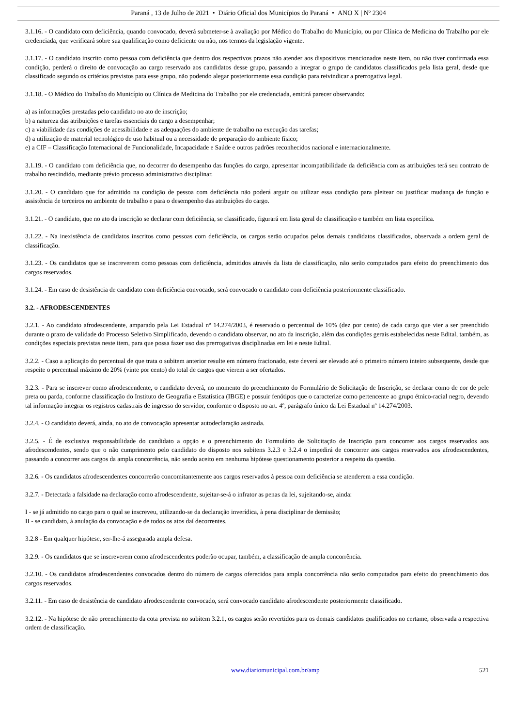Paraná , 13 de Julho de 2021 • Diário Oficial dos Municípios do Paraná • ANO X | Nº 2304
3.1.16. - O candidato com deficiência, quando convocado, deverá submeter-se à avaliação por Médico do Trabalho do Município, ou por Clínica de Medicina do Trabalho por ele credenciada, que verificará sobre sua qualificação como deficiente ou não, nos termos da legislação vigente.
3.1.17. - O candidato inscrito como pessoa com deficiência que dentro dos respectivos prazos não atender aos dispositivos mencionados neste item, ou não tiver confirmada essa condição, perderá o direito de convocação ao cargo reservado aos candidatos desse grupo, passando a integrar o grupo de candidatos classificados pela lista geral, desde que classificado segundo os critérios previstos para esse grupo, não podendo alegar posteriormente essa condição para reivindicar a prerrogativa legal.
3.1.18. - O Médico do Trabalho do Município ou Clínica de Medicina do Trabalho por ele credenciada, emitirá parecer observando:
a) as informações prestadas pelo candidato no ato de inscrição;
b) a natureza das atribuições e tarefas essenciais do cargo a desempenhar;
c) a viabilidade das condições de acessibilidade e as adequações do ambiente de trabalho na execução das tarefas;
d) a utilização de material tecnológico de uso habitual ou a necessidade de preparação do ambiente físico;
e) a CIF – Classificação Internacional de Funcionalidade, Incapacidade e Saúde e outros padrões reconhecidos nacional e internacionalmente.
3.1.19. - O candidato com deficiência que, no decorrer do desempenho das funções do cargo, apresentar incompatibilidade da deficiência com as atribuições terá seu contrato de trabalho rescindido, mediante prévio processo administrativo disciplinar.
3.1.20. - O candidato que for admitido na condição de pessoa com deficiência não poderá arguir ou utilizar essa condição para pleitear ou justificar mudança de função e assistência de terceiros no ambiente de trabalho e para o desempenho das atribuições do cargo.
3.1.21. - O candidato, que no ato da inscrição se declarar com deficiência, se classificado, figurará em lista geral de classificação e também em lista específica.
3.1.22. - Na inexistência de candidatos inscritos como pessoas com deficiência, os cargos serão ocupados pelos demais candidatos classificados, observada a ordem geral de classificação.
3.1.23. - Os candidatos que se inscreverem como pessoas com deficiência, admitidos através da lista de classificação, não serão computados para efeito do preenchimento dos cargos reservados.
3.1.24. - Em caso de desistência de candidato com deficiência convocado, será convocado o candidato com deficiência posteriormente classificado.
3.2. - AFRODESCENDENTES
3.2.1. - Ao candidato afrodescendente, amparado pela Lei Estadual nº 14.274/2003, é reservado o percentual de 10% (dez por cento) de cada cargo que vier a ser preenchido durante o prazo de validade do Processo Seletivo Simplificado, devendo o candidato observar, no ato da inscrição, além das condições gerais estabelecidas neste Edital, também, as condições especiais previstas neste item, para que possa fazer uso das prerrogativas disciplinadas em lei e neste Edital.
3.2.2. - Caso a aplicação do percentual de que trata o subitem anterior resulte em número fracionado, este deverá ser elevado até o primeiro número inteiro subsequente, desde que respeite o percentual máximo de 20% (vinte por cento) do total de cargos que vierem a ser ofertados.
3.2.3. - Para se inscrever como afrodescendente, o candidato deverá, no momento do preenchimento do Formulário de Solicitação de Inscrição, se declarar como de cor de pele preta ou parda, conforme classificação do Instituto de Geografia e Estatística (IBGE) e possuir fenótipos que o caracterize como pertencente ao grupo étnico-racial negro, devendo tal informação integrar os registros cadastrais de ingresso do servidor, conforme o disposto no art. 4º, parágrafo único da Lei Estadual nº 14.274/2003.
3.2.4. - O candidato deverá, ainda, no ato de convocação apresentar autodeclaração assinada.
3.2.5. - É de exclusiva responsabilidade do candidato a opção e o preenchimento do Formulário de Solicitação de Inscrição para concorrer aos cargos reservados aos afrodescendentes, sendo que o não cumprimento pelo candidato do disposto nos subitens 3.2.3 e 3.2.4 o impedirá de concorrer aos cargos reservados aos afrodescendentes, passando a concorrer aos cargos da ampla concorrência, não sendo aceito em nenhuma hipótese questionamento posterior a respeito da questão.
3.2.6. - Os candidatos afrodescendentes concorrerão concomitantemente aos cargos reservados à pessoa com deficiência se atenderem a essa condição.
3.2.7. - Detectada a falsidade na declaração como afrodescendente, sujeitar-se-á o infrator as penas da lei, sujeitando-se, ainda:
I - se já admitido no cargo para o qual se inscreveu, utilizando-se da declaração inverídica, à pena disciplinar de demissão;
II - se candidato, à anulação da convocação e de todos os atos daí decorrentes.
3.2.8 - Em qualquer hipótese, ser-lhe-á assegurada ampla defesa.
3.2.9. - Os candidatos que se inscreverem como afrodescendentes poderão ocupar, também, a classificação de ampla concorrência.
3.2.10. - Os candidatos afrodescendentes convocados dentro do número de cargos oferecidos para ampla concorrência não serão computados para efeito do preenchimento dos cargos reservados.
3.2.11. - Em caso de desistência de candidato afrodescendente convocado, será convocado candidato afrodescendente posteriormente classificado.
3.2.12. - Na hipótese de não preenchimento da cota prevista no subitem 3.2.1, os cargos serão revertidos para os demais candidatos qualificados no certame, observada a respectiva ordem de classificação.
www.diariomunicipal.com.br/amp 521